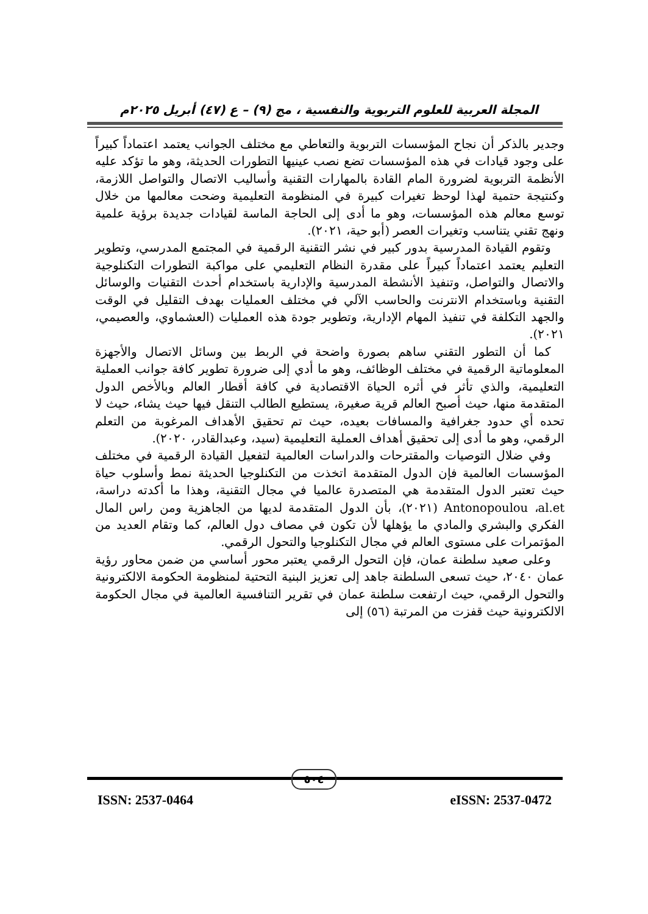المجلة العربية للعلوم التربوية والنفسية ، مج (٩) – ع (٤٧) أبريل ٢٠٢٥م
وجدير بالذكر أن نجاح المؤسسات التربوية والتعاطي مع مختلف الجوانب يعتمد اعتماداً كبيراً على وجود قيادات في هذه المؤسسات تضع نصب عينيها التطورات الحديثة، وهو ما تؤكد عليه الأنظمة التربوية لضرورة المام القادة بالمهارات التقنية وأساليب الاتصال والتواصل اللازمة، وكنتيجة حتمية لهذا لوحظ تغيرات كبيرة في المنظومة التعليمية وضحت معالمها من خلال توسع معالم هذه المؤسسات، وهو ما أدى إلى الحاجة الماسة لقيادات جديدة برؤية علمية ونهج تقني يتناسب وتغيرات العصر (أبو حية، ٢٠٢١).
وتقوم القيادة المدرسية بدور كبير في نشر التقنية الرقمية في المجتمع المدرسي، وتطوير التعليم يعتمد اعتماداً كبيراً على مقدرة النظام التعليمي على مواكبة التطورات التكنلوجية والاتصال والتواصل، وتنفيذ الأنشطة المدرسية والإدارية باستخدام أحدث التقنيات والوسائل التقنية وباستخدام الانترنت والحاسب الآلي في مختلف العمليات بهدف التقليل في الوقت والجهد التكلفة في تنفيذ المهام الإدارية، وتطوير جودة هذه العمليات (العشماوي، والعصيمي، ٢٠٢١).
كما أن التطور التقني ساهم بصورة واضحة في الربط بين وسائل الاتصال والأجهزة المعلوماتية الرقمية في مختلف الوظائف، وهو ما أدي إلى ضرورة تطوير كافة جوانب العملية التعليمية، والذي تأثر في أثره الحياة الاقتصادية في كافة أقطار العالم وبالأخص الدول المتقدمة منها، حيث أصبح العالم قرية صغيرة، يستطيع الطالب التنقل فيها حيث يشاء، حيث لا تحده أي حدود جغرافية والمسافات بعيده، حيث تم تحقيق الأهداف المرغوبة من التعلم الرقمي، وهو ما أدى إلى تحقيق أهداف العملية التعليمية (سيد، وعبدالقادر، ٢٠٢٠).
وفي ضلال التوصيات والمقترحات والدراسات العالمية لتفعيل القيادة الرقمية في مختلف المؤسسات العالمية فإن الدول المتقدمة اتخذت من التكنلوجيا الحديثة نمط وأسلوب حياة حيث تعتبر الدول المتقدمة هي المتصدرة عالميا في مجال التقنية، وهذا ما أكدته دراسة، Antonopoulou ،al.et (٢٠٢١)، بأن الدول المتقدمة لديها من الجاهزية ومن راس المال الفكري والبشري والمادي ما يؤهلها لأن تكون في مصاف دول العالم، كما وتقام العديد من المؤتمرات على مستوى العالم في مجال التكنلوجيا والتحول الرقمي.
وعلى صعيد سلطنة عمان، فإن التحول الرقمي يعتبر محور أساسي من ضمن محاور رؤية عمان ٢٠٤٠، حيث تسعى السلطنة جاهد إلى تعزيز البنية التحتية لمنظومة الحكومة الالكترونية والتحول الرقمي، حيث ارتفعت سلطنة عمان في تقرير التنافسية العالمية في مجال الحكومة الالكترونية حيث قفزت من المرتبة (٥٦) إلى
٥٠٤
ISSN: 2537-0464 eISSN: 2537-0472